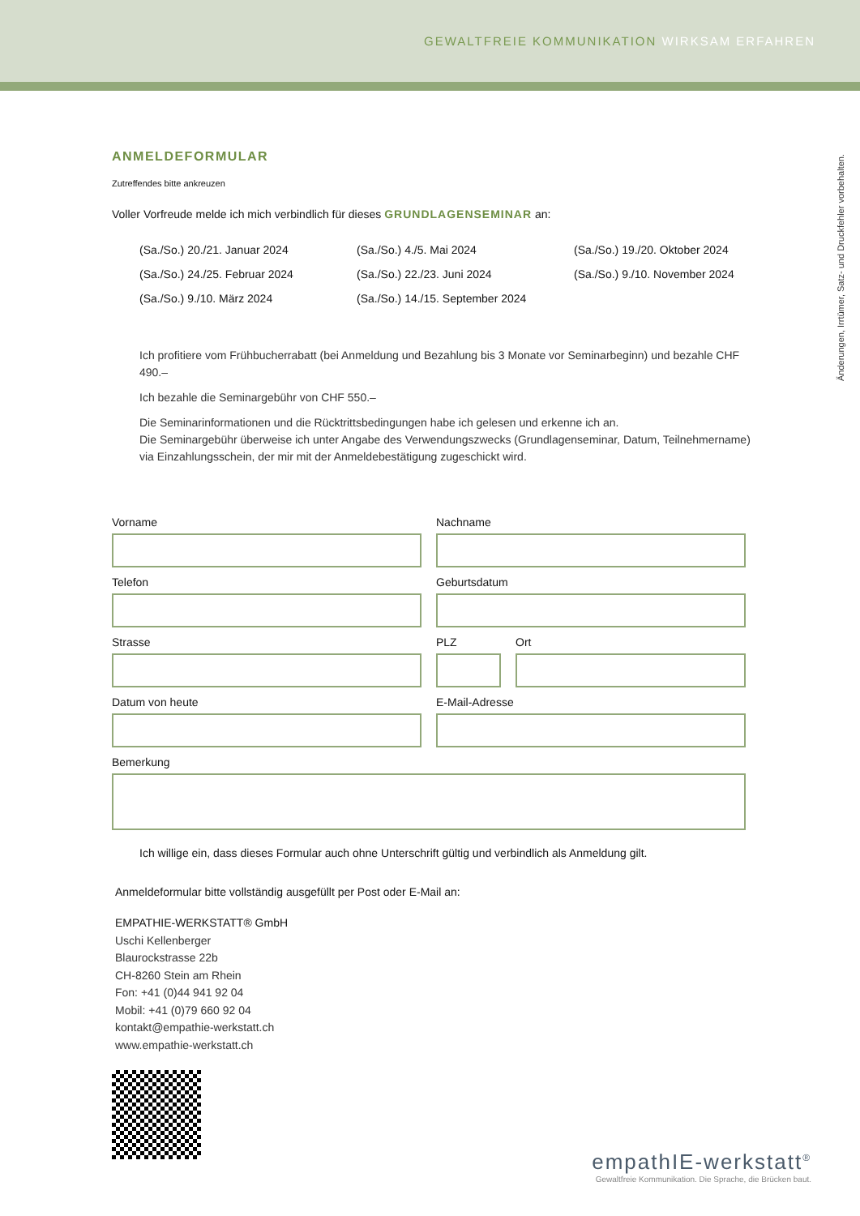GEWALTFREIE KOMMUNIKATION WIRKSAM ERFAHREN
Änderungen, Irrtümer, Satz- und Druckfehler vorbehalten.
ANMELDEFORMULAR
Zutreffendes bitte ankreuzen
Voller Vorfreude melde ich mich verbindlich für dieses GRUNDLAGENSEMINAR an:
(Sa./So.) 20./21. Januar 2024 (Sa./So.) 4./5. Mai 2024 (Sa./So.) 19./20. Oktober 2024 (Sa./So.) 24./25. Februar 2024 (Sa./So.) 22./23. Juni 2024 (Sa./So.) 9./10. November 2024 (Sa./So.) 9./10. März 2024 (Sa./So.) 14./15. September 2024
Ich profitiere vom Frühbucherrabatt (bei Anmeldung und Bezahlung bis 3 Monate vor Seminarbeginn) und bezahle CHF 490.–
Ich bezahle die Seminargebühr von CHF 550.–
Die Seminarinformationen und die Rücktrittsbedingungen habe ich gelesen und erkenne ich an.
Die Seminargebühr überweise ich unter Angabe des Verwendungszwecks (Grundlagenseminar, Datum, Teilnehmername) via Einzahlungsschein, der mir mit der Anmeldebestätigung zugeschickt wird.
Vorname
Nachname
Telefon
Geburtsdatum
Strasse
PLZ
Ort
Datum von heute
E-Mail-Adresse
Bemerkung
Ich willige ein, dass dieses Formular auch ohne Unterschrift gültig und verbindlich als Anmeldung gilt.
Anmeldeformular bitte vollständig ausgefüllt per Post oder E-Mail an:
EMPATHIE-WERKSTATT® GmbH
Uschi Kellenberger
Blaurockstrasse 22b
CH-8260 Stein am Rhein
Fon: +41 (0)44 941 92 04
Mobil: +41 (0)79 660 92 04
kontakt@empathie-werkstatt.ch
www.empathie-werkstatt.ch
empathIE-werkstatt<sup>®</sup>
Gewaltfreie Kommunikation. Die Sprache, die Brücken baut.